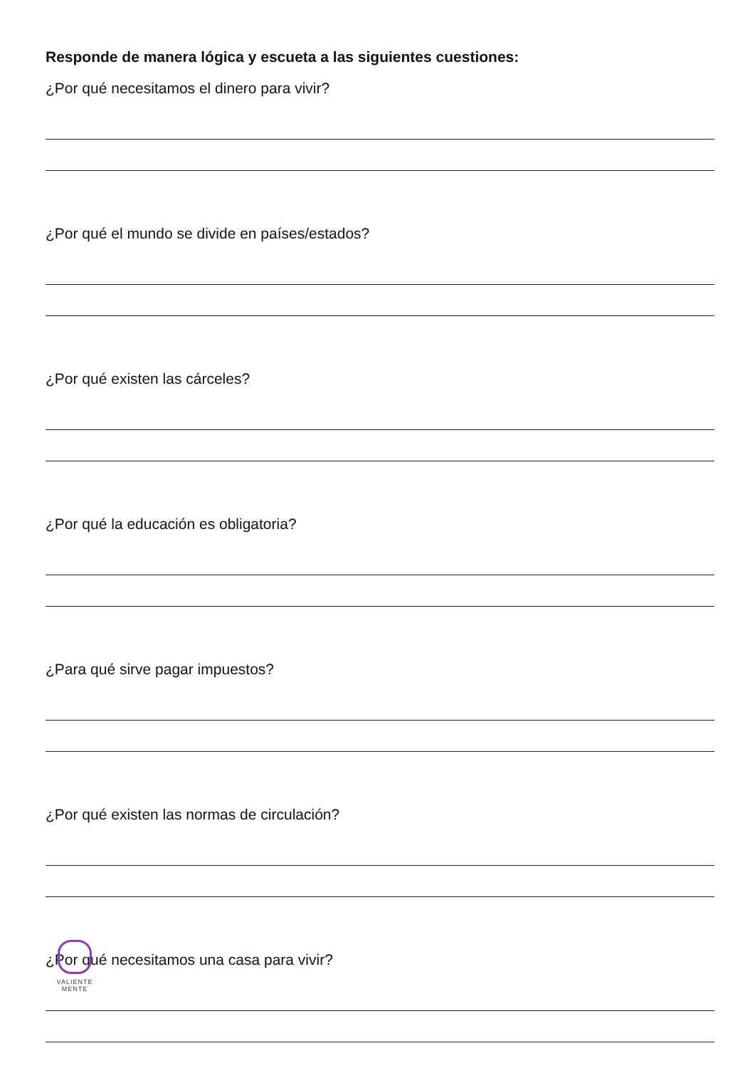Responde de manera lógica y escueta a las siguientes cuestiones:
¿Por qué necesitamos el dinero para vivir?
¿Por qué el mundo se divide en países/estados?
¿Por qué existen las cárceles?
¿Por qué la educación es obligatoria?
¿Para qué sirve pagar impuestos?
¿Por qué existen las normas de circulación?
¿Por qué necesitamos una casa para vivir?
VALIENTE
MENTE